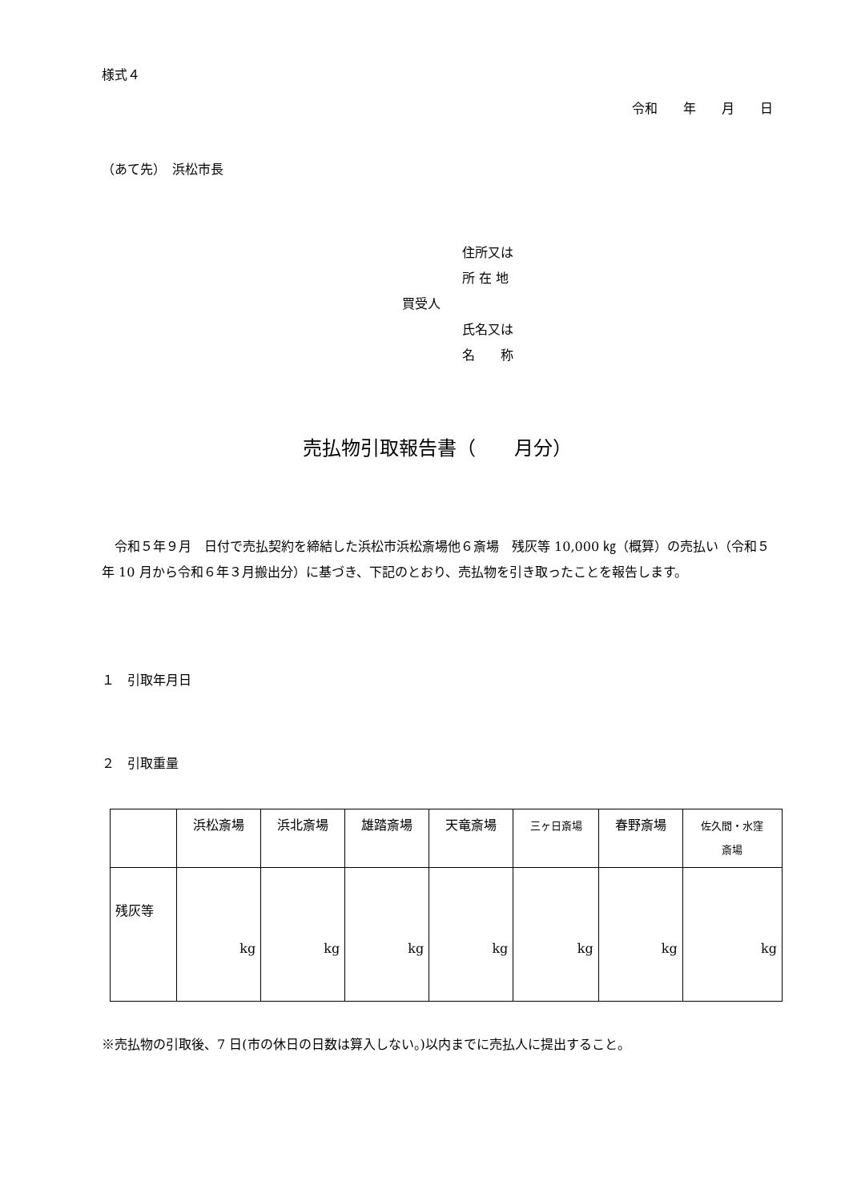様式４
令和　　年　　月　　日
（あて先）　浜松市長
住所又は
所 在 地
買受人
氏名又は
名　　称
売払物引取報告書（　　月分）
令和５年９月　日付で売払契約を締結した浜松市浜松斎場他６斎場　残灰等 10,000 ㎏（概算）の売払い（令和５年 10 月から令和６年３月搬出分）に基づき、下記のとおり、売払物を引き取ったことを報告します。
１　引取年月日
２　引取重量
| | 浜松斎場 | 浜北斎場 | 雄踏斎場 | 天竜斎場 | 三ヶ日斎場 | 春野斎場 | 佐久間・水窪 斎場 |
| --- | --- | --- | --- | --- | --- | --- | --- |
| 残灰等 | kg | kg | kg | kg | kg | kg | kg |
※売払物の引取後、7 日(市の休日の日数は算入しない。)以内までに売払人に提出すること。